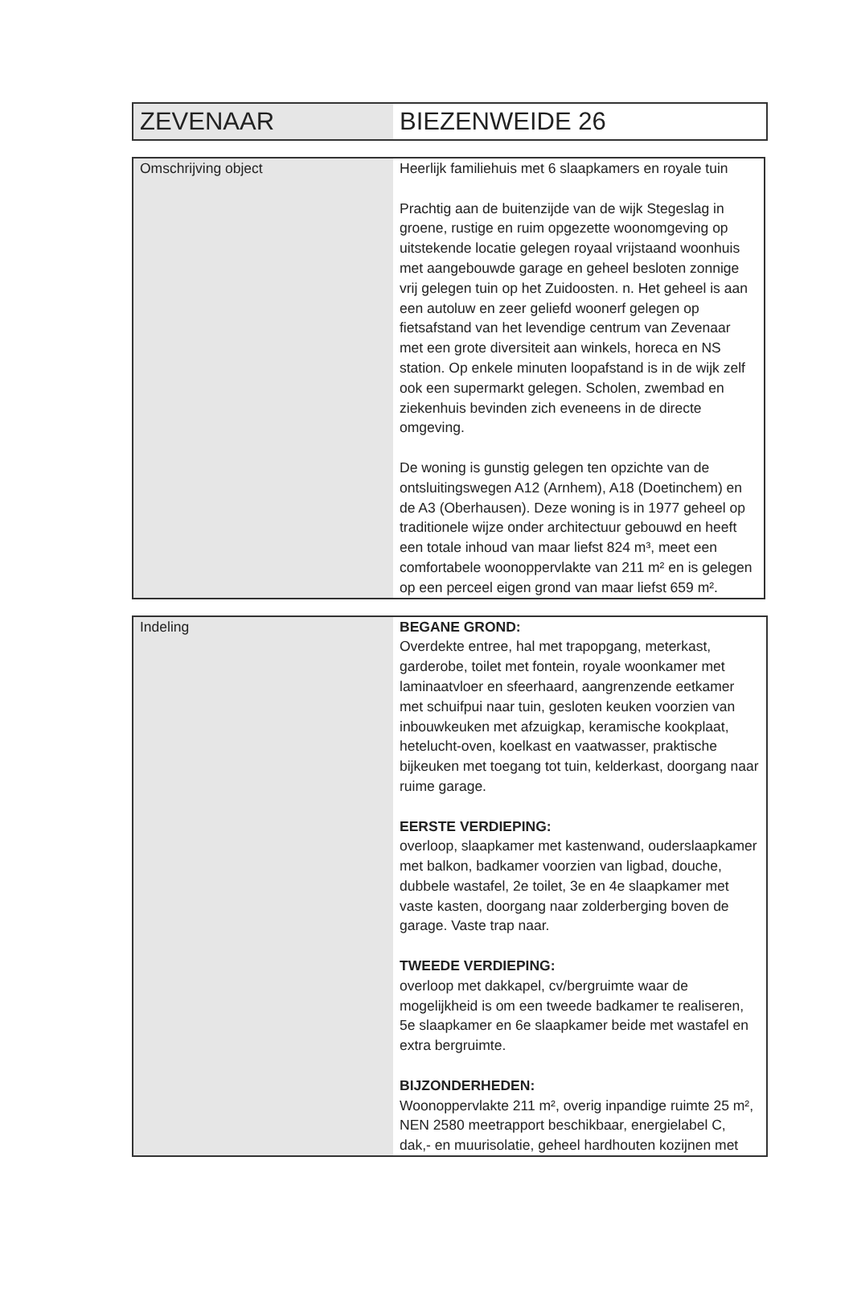| ZEVENAAR | BIEZENWEIDE 26 |
| Omschrijving object | Heerlijk familiehuis met 6 slaapkamers en royale tuin Prachtig aan de buitenzijde van de wijk Stegeslag in groene, rustige en ruim opgezette woonomgeving op uitstekende locatie gelegen royaal vrijstaand woonhuis met aangebouwde garage en geheel besloten zonnige vrij gelegen tuin op het Zuidoosten. n. Het geheel is aan een autoluw en zeer geliefd woonerf gelegen op fietsafstand van het levendige centrum van Zevenaar met een grote diversiteit aan winkels, horeca en NS station. Op enkele minuten loopafstand is in de wijk zelf ook een supermarkt gelegen. Scholen, zwembad en ziekenhuis bevinden zich eveneens in de directe omgeving. De woning is gunstig gelegen ten opzichte van de ontsluitingswegen A12 (Arnhem), A18 (Doetinchem) en de A3 (Oberhausen). Deze woning is in 1977 geheel op traditionele wijze onder architectuur gebouwd en heeft een totale inhoud van maar liefst 824 m³, meet een comfortabele woonoppervlakte van 211 m² en is gelegen op een perceel eigen grond van maar liefst 659 m². |
| Indeling | BEGANE GROND: Overdekte entree, hal met trapopgang, meterkast, garderobe, toilet met fontein, royale woonkamer met laminaatvloer en sfeerhaard, aangrenzende eetkamer met schuifpui naar tuin, gesloten keuken voorzien van inbouwkeuken met afzuigkap, keramische kookplaat, hetelucht-oven, koelkast en vaatwasser, praktische bijkeuken met toegang tot tuin, kelderkast, doorgang naar ruime garage. EERSTE VERDIEPING: overloop, slaapkamer met kastenwand, ouderslaapkamer met balkon, badkamer voorzien van ligbad, douche, dubbele wastafel, 2e toilet, 3e en 4e slaapkamer met vaste kasten, doorgang naar zolderberging boven de garage. Vaste trap naar. TWEEDE VERDIEPING: overloop met dakkapel, cv/bergruimte waar de mogelijkheid is om een tweede badkamer te realiseren, 5e slaapkamer en 6e slaapkamer beide met wastafel en extra bergruimte. BIJZONDERHEDEN: Woonoppervlakte 211 m², overig inpandige ruimte 25 m², NEN 2580 meetrapport beschikbaar, energielabel C, dak,- en muurisolatie, geheel hardhouten kozijnen met |